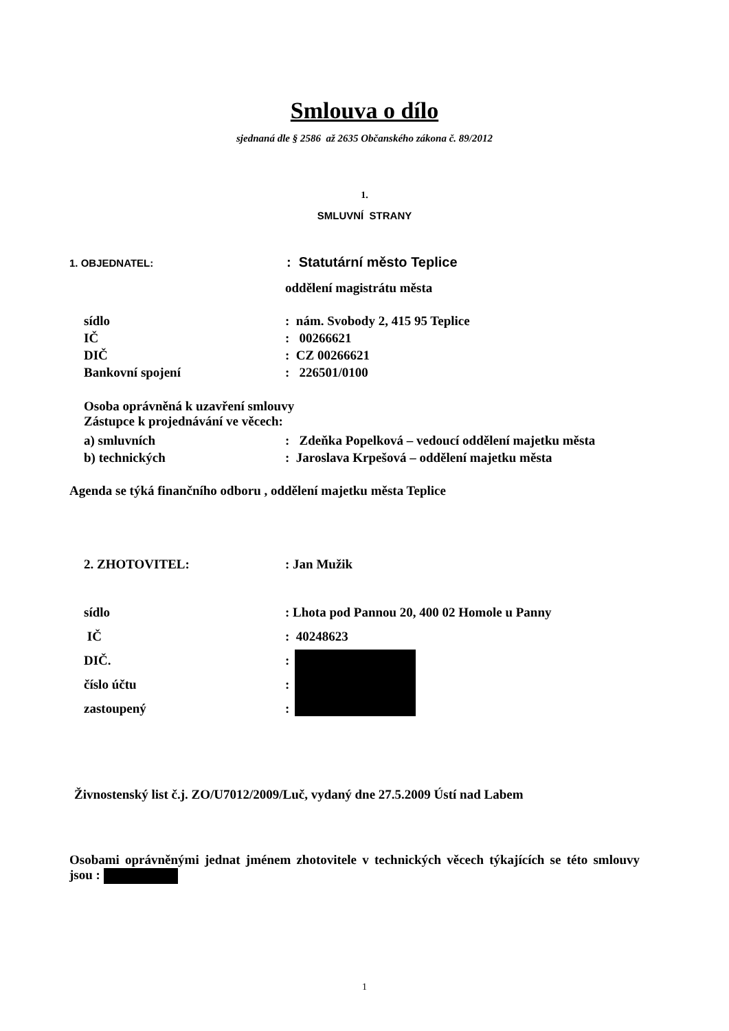Smlouva o dílo
sjednaná dle § 2586 až 2635 Občanského zákona č. 89/2012
1.
SMLUVNÍ STRANY
1. OBJEDNATEL: : Statutární město Teplice
oddělení magistrátu města
sídlo: nám. Svobody 2, 415 95 Teplice
IČ: 00266621
DIČ: CZ 00266621
Bankovní spojení: 226501/0100
Osoba oprávněná k uzavření smlouvy
Zástupce k projednávání ve věcech:
a) smluvních: Zdeňka Popelková – vedoucí oddělení majetku města
b) technických: Jaroslava Krpešová – oddělení majetku města
Agenda se týká finančního odboru , oddělení majetku města Teplice
2. ZHOTOVITEL:: Jan Mužik
sídlo: Lhota pod Pannou 20, 400 02 Homole u Panny
IČ: 40248623
DIČ.:
číslo účtu:
zastoupený:
Živnostenský list č.j. ZO/U7012/2009/Luč, vydaný dne 27.5.2009 Ústí nad Labem
Osobami oprávněnými jednat jménem zhotovitele v technických věcech týkajících se této smlouvy jsou :
1